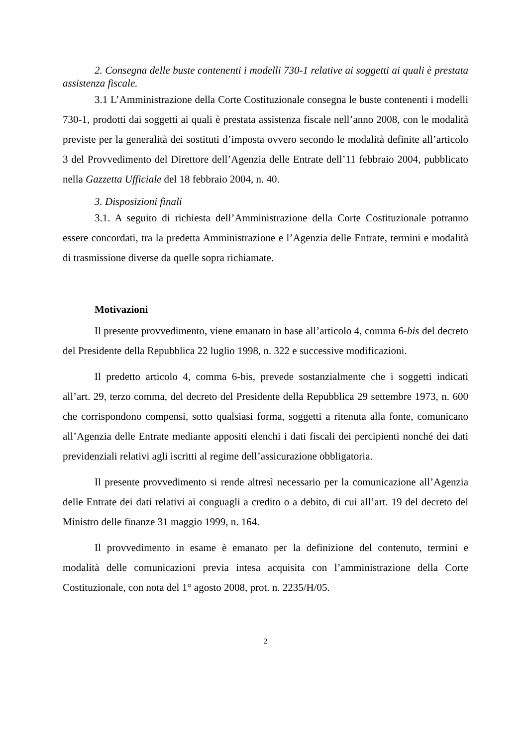2. Consegna delle buste contenenti i modelli 730-1 relative ai soggetti ai quali è prestata assistenza fiscale.
3.1 L’Amministrazione della Corte Costituzionale consegna le buste contenenti i modelli 730-1, prodotti dai soggetti ai quali è prestata assistenza fiscale nell’anno 2008, con le modalità previste per la generalità dei sostituti d’imposta ovvero secondo le modalità definite all’articolo 3 del Provvedimento del Direttore dell’Agenzia delle Entrate dell’11 febbraio 2004, pubblicato nella Gazzetta Ufficiale del 18 febbraio 2004, n. 40.
3. Disposizioni finali
3.1. A seguito di richiesta dell’Amministrazione della Corte Costituzionale potranno essere concordati, tra la predetta Amministrazione e l’Agenzia delle Entrate, termini e modalità di trasmissione diverse da quelle sopra richiamate.
Motivazioni
Il presente provvedimento, viene emanato in base all’articolo 4, comma 6-bis del decreto del Presidente della Repubblica 22 luglio 1998, n. 322 e successive modificazioni.
Il predetto articolo 4, comma 6-bis, prevede sostanzialmente che i soggetti indicati all’art. 29, terzo comma, del decreto del Presidente della Repubblica 29 settembre 1973, n. 600 che corrispondono compensi, sotto qualsiasi forma, soggetti a ritenuta alla fonte, comunicano all’Agenzia delle Entrate mediante appositi elenchi i dati fiscali dei percipienti nonché dei dati previdenziali relativi agli iscritti al regime dell’assicurazione obbligatoria.
Il presente provvedimento si rende altresì necessario per la comunicazione all’Agenzia delle Entrate dei dati relativi ai conguagli a credito o a debito, di cui all’art. 19 del decreto del Ministro delle finanze 31 maggio 1999, n. 164.
Il provvedimento in esame è emanato per la definizione del contenuto, termini e modalità delle comunicazioni previa intesa acquisita con l’amministrazione della Corte Costituzionale, con nota del 1° agosto 2008, prot. n. 2235/H/05.
2